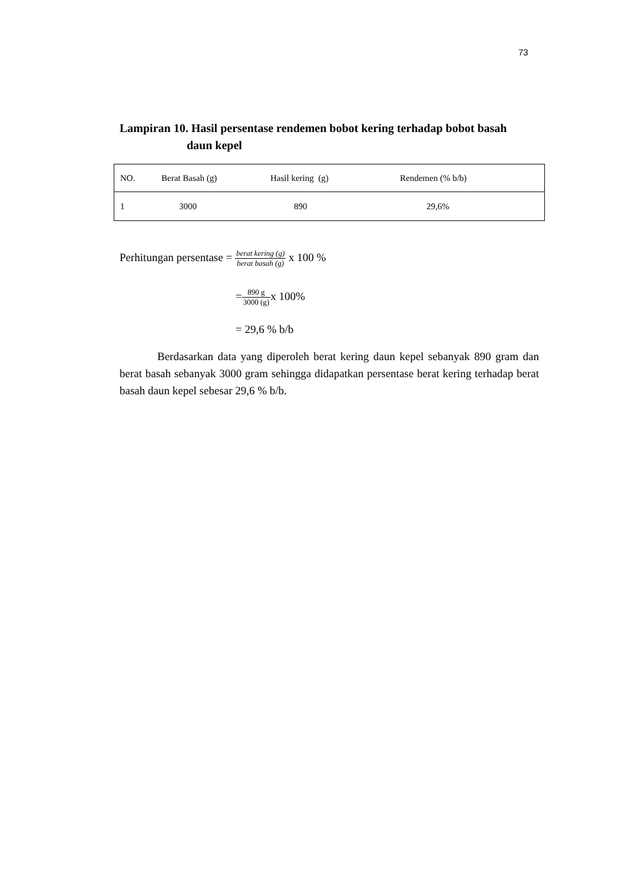73
Lampiran 10. Hasil persentase rendemen bobot kering terhadap bobot basah
daun kepel
| NO. | Berat Basah (g) | Hasil kering (g) | Rendemen (% b/b) |
| --- | --- | --- | --- |
| 1 | 3000 | 890 | 29,6% |
Perhitungan persentase = berat kering (g) berat basah (g) x 100 %
=890 g 3000 (g) x 100%
= 29,6 % b/b
Berdasarkan data yang diperoleh berat kering daun kepel sebanyak 890 gram dan berat basah sebanyak 3000 gram sehingga didapatkan persentase berat kering terhadap berat basah daun kepel sebesar 29,6 % b/b.